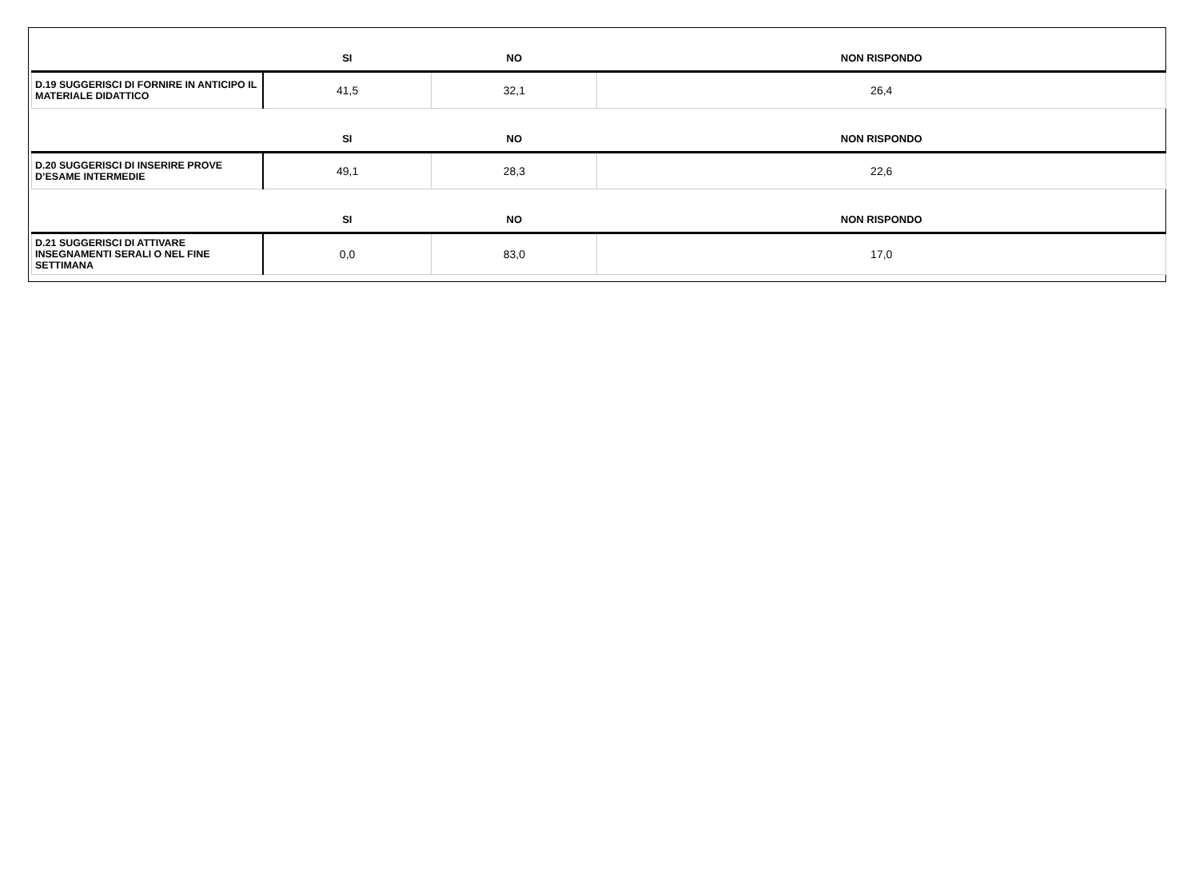| | SI | NO | NON RISPONDO |
| --- | --- | --- | --- |
| D.19 SUGGERISCI DI FORNIRE IN ANTICIPO IL MATERIALE DIDATTICO | 41,5 | 32,1 | 26,4 |
| | SI | NO | NON RISPONDO |
| D.20 SUGGERISCI DI INSERIRE PROVE D’ESAME INTERMEDIE | 49,1 | 28,3 | 22,6 |
| | SI | NO | NON RISPONDO |
| D.21 SUGGERISCI DI ATTIVARE INSEGNAMENTI SERALI O NEL FINE SETTIMANA | 0,0 | 83,0 | 17,0 |